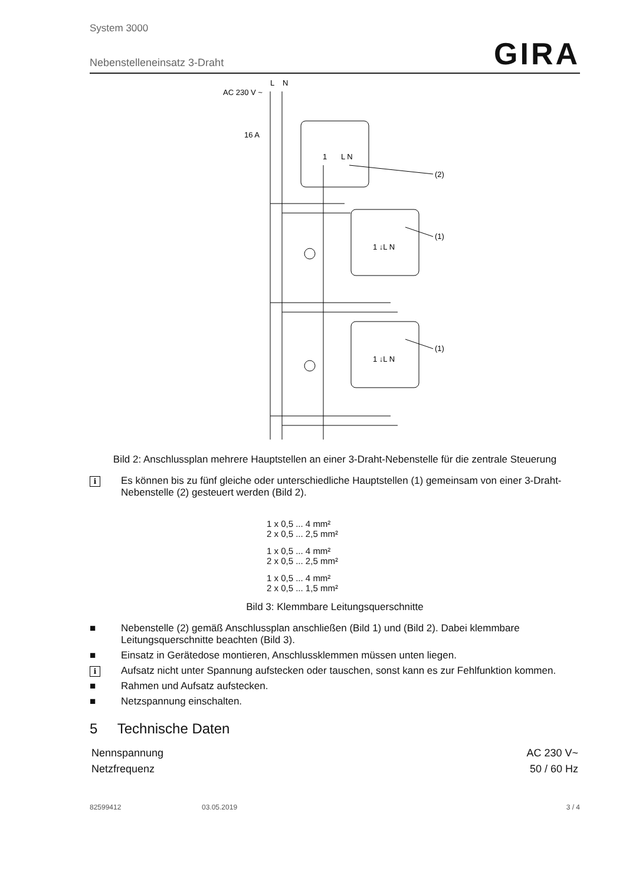System 3000
Nebenstelleneinsatz 3-Draht
GIRA
AC 230 V ~
L
N
16 A
(2)
(1)
(1)
1
L N
1 ↓L N
1 ↓L N
Bild 2: Anschlussplan mehrere Hauptstellen an einer 3-Draht-Nebenstelle für die zentrale Steuerung
i Es können bis zu fünf gleiche oder unterschiedliche Hauptstellen (1) gemeinsam von einer 3-Draht-Nebenstelle (2) gesteuert werden (Bild 2).
1 x 0,5 ... 4 mm²
2 x 0,5 ... 2,5 mm²
1 x 0,5 ... 4 mm²
2 x 0,5 ... 2,5 mm²
1 x 0,5 ... 4 mm²
2 x 0,5 ... 1,5 mm²
Bild 3: Klemmbare Leitungsquerschnitte
■ Nebenstelle (2) gemäß Anschlussplan anschließen (Bild 1) und (Bild 2). Dabei klemmbare Leitungsquerschnitte beachten (Bild 3).
■ Einsatz in Gerätedose montieren, Anschlussklemmen müssen unten liegen.
i Aufsatz nicht unter Spannung aufstecken oder tauschen, sonst kann es zur Fehlfunktion kommen.
■ Rahmen und Aufsatz aufstecken.
■ Netzspannung einschalten.
5 Technische Daten
| Nennspannung | AC 230 V~ |
| Netzfrequenz | 50 / 60 Hz |
82599412 03.05.2019 3 / 4